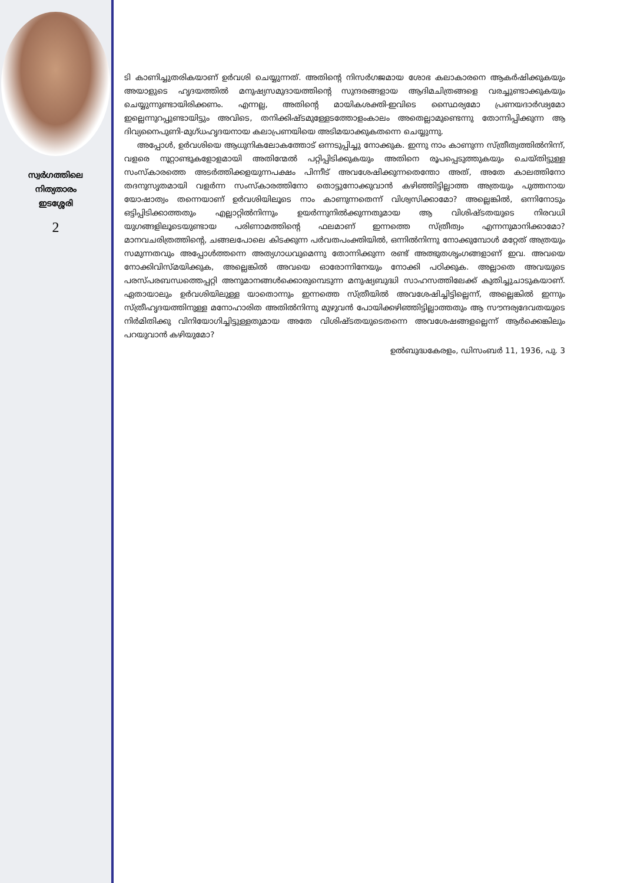സ്വർഗത്തിലെ
നിത്യതാരം
ഇടശ്ശേരി
2
ടി കാണിച്ചുതരികയാണ് ഉർവശി ചെയ്യുന്നത്. അതിന്റെ നിസർഗജമായ ശോഭ കലാകാരനെ ആകർഷിക്കുകയും അയാളുടെ ഹൃദയത്തിൽ മനുഷ്യസമുദായത്തിന്റെ സുന്ദരങ്ങളായ ആദിമചിത്രങ്ങളെ വരച്ചുണ്ടാക്കുകയും ചെയ്യുന്നുണ്ടായിരിക്കണം. എന്നല്ല, അതിന്റെ മായികശക്തി-ഇവിടെ സ്ഥൈര്യമോ പ്രണയദാർഢ്യമോ ഇല്ലെന്നുറപ്പുണ്ടായിട്ടും അവിടെ, തനിക്കിഷ്ടമുള്ളേടത്തോളംകാലം അതെല്ലാമുണ്ടെന്നു തോന്നിപ്പിക്കുന്ന ആ ദിവ്യനൈപുണി-മുഗ്ധഹൃദയനായ കലാപ്രണയിയെ അടിമയാക്കുകതന്നെ ചെയ്യുന്നു.
അപ്പോൾ, ഉർവശിയെ ആധുനികലോകത്തോട് ഒന്നടുപ്പിച്ചു നോക്കുക. ഇന്നു നാം കാണുന്ന സ്ത്രീത്വത്തിൽനിന്ന്, വളരെ നൂറ്റാണ്ടുകളോളമായി അതിന്മേൽ പറ്റിപ്പിടിക്കുകയും അതിനെ രൂപപ്പെടുത്തുകയും ചെയ്തിട്ടുള്ള സംസ്കാരത്തെ അടർത്തിക്കളയുന്നപക്ഷം പിന്നീട് അവശേഷിക്കുന്നതെന്തോ അത്, അതേ കാലത്തിനോ തദനുസൃതമായി വളർന്ന സംസ്കാരത്തിനോ തൊട്ടുനോക്കുവാൻ കഴിഞ്ഞിട്ടില്ലാത്ത അത്രയും പുത്തനായ യോഷാത്വം തന്നെയാണ് ഉർവശിയിലൂടെ നാം കാണുന്നതെന്ന് വിശ്വസിക്കാമോ? അല്ലെങ്കിൽ, ഒന്നിനോടും ഒട്ടിപ്പിടിക്കാത്തതും എല്ലാറ്റിൽനിന്നും ഉയർന്നുനിൽക്കുന്നതുമായ ആ വിശിഷ്ടതയുടെ നിരവധി യുഗങ്ങളിലൂടെയുണ്ടായ പരിണാമത്തിന്റെ ഫലമാണ് ഇന്നത്തെ സ്ത്രീത്വം എന്നനുമാനിക്കാമോ? മാനവചരിത്രത്തിന്റെ, ചങ്ങലപോലെ കിടക്കുന്ന പർവതപംക്തിയിൽ, ഒന്നിൽനിന്നു നോക്കുമ്പോൾ മറ്റേത് അത്രയും സമുന്നതവും അപ്പോൾത്തന്നെ അത്യഗാധവുമെന്നു തോന്നിക്കുന്ന രണ്ട് അത്ഭുതശൃംഗങ്ങളാണ് ഇവ. അവയെ നോക്കിവിസ്മയിക്കുക, അല്ലെങ്കിൽ അവയെ ഓരോന്നിനേയും നോക്കി പഠിക്കുക. അല്ലാതെ അവയുടെ പരസ്പരബന്ധത്തെപ്പറ്റി അനുമാനങ്ങൾക്കൊരുമ്പെടുന്ന മനുഷ്യബുദ്ധി സാഹസത്തിലേക്ക് കുതിച്ചുചാടുകയാണ്. ഏതായാലും ഉർവശിയിലുള്ള യാതൊന്നും ഇന്നത്തെ സ്ത്രീയിൽ അവശേഷിച്ചിട്ടില്ലെന്ന്, അല്ലെങ്കിൽ ഇന്നും സ്ത്രീഹൃദയത്തിനുള്ള മനോഹാരിത അതിൽനിന്നു മുഴുവൻ പോയിക്കഴിഞ്ഞിട്ടില്ലാത്തതും ആ സൗന്ദര്യദേവതയുടെ നിർമിതിക്കു വിനിയോഗിച്ചിട്ടുള്ളതുമായ അതേ വിശിഷ്ടതയുടെതന്നെ അവശേഷങ്ങളല്ലെന്ന് ആർക്കെങ്കിലും പറയുവാൻ കഴിയുമോ?
ഉൽബുദ്ധകേരളം, ഡിസംബർ 11, 1936, പു. 3